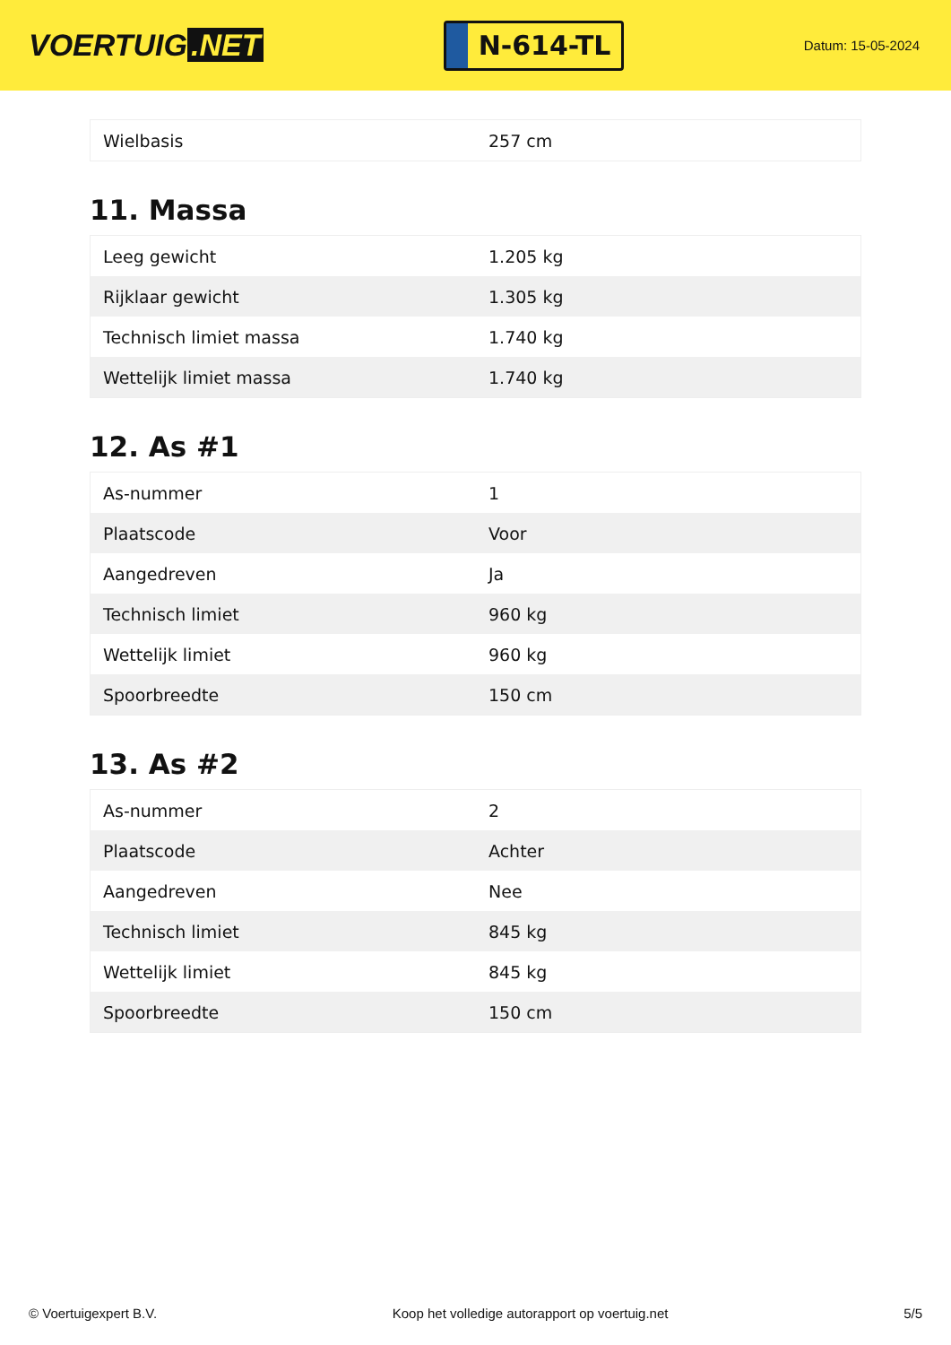VOERTUIG.NET
N-614-TL
Datum: 15-05-2024
| Wielbasis | 257 cm |
11. Massa
| Leeg gewicht | 1.205 kg |
| Rijklaar gewicht | 1.305 kg |
| Technisch limiet massa | 1.740 kg |
| Wettelijk limiet massa | 1.740 kg |
12. As #1
| As-nummer | 1 |
| Plaatscode | Voor |
| Aangedreven | Ja |
| Technisch limiet | 960 kg |
| Wettelijk limiet | 960 kg |
| Spoorbreedte | 150 cm |
13. As #2
| As-nummer | 2 |
| Plaatscode | Achter |
| Aangedreven | Nee |
| Technisch limiet | 845 kg |
| Wettelijk limiet | 845 kg |
| Spoorbreedte | 150 cm |
© Voertuigexpert B.V. Koop het volledige autorapport op voertuig.net 5/5